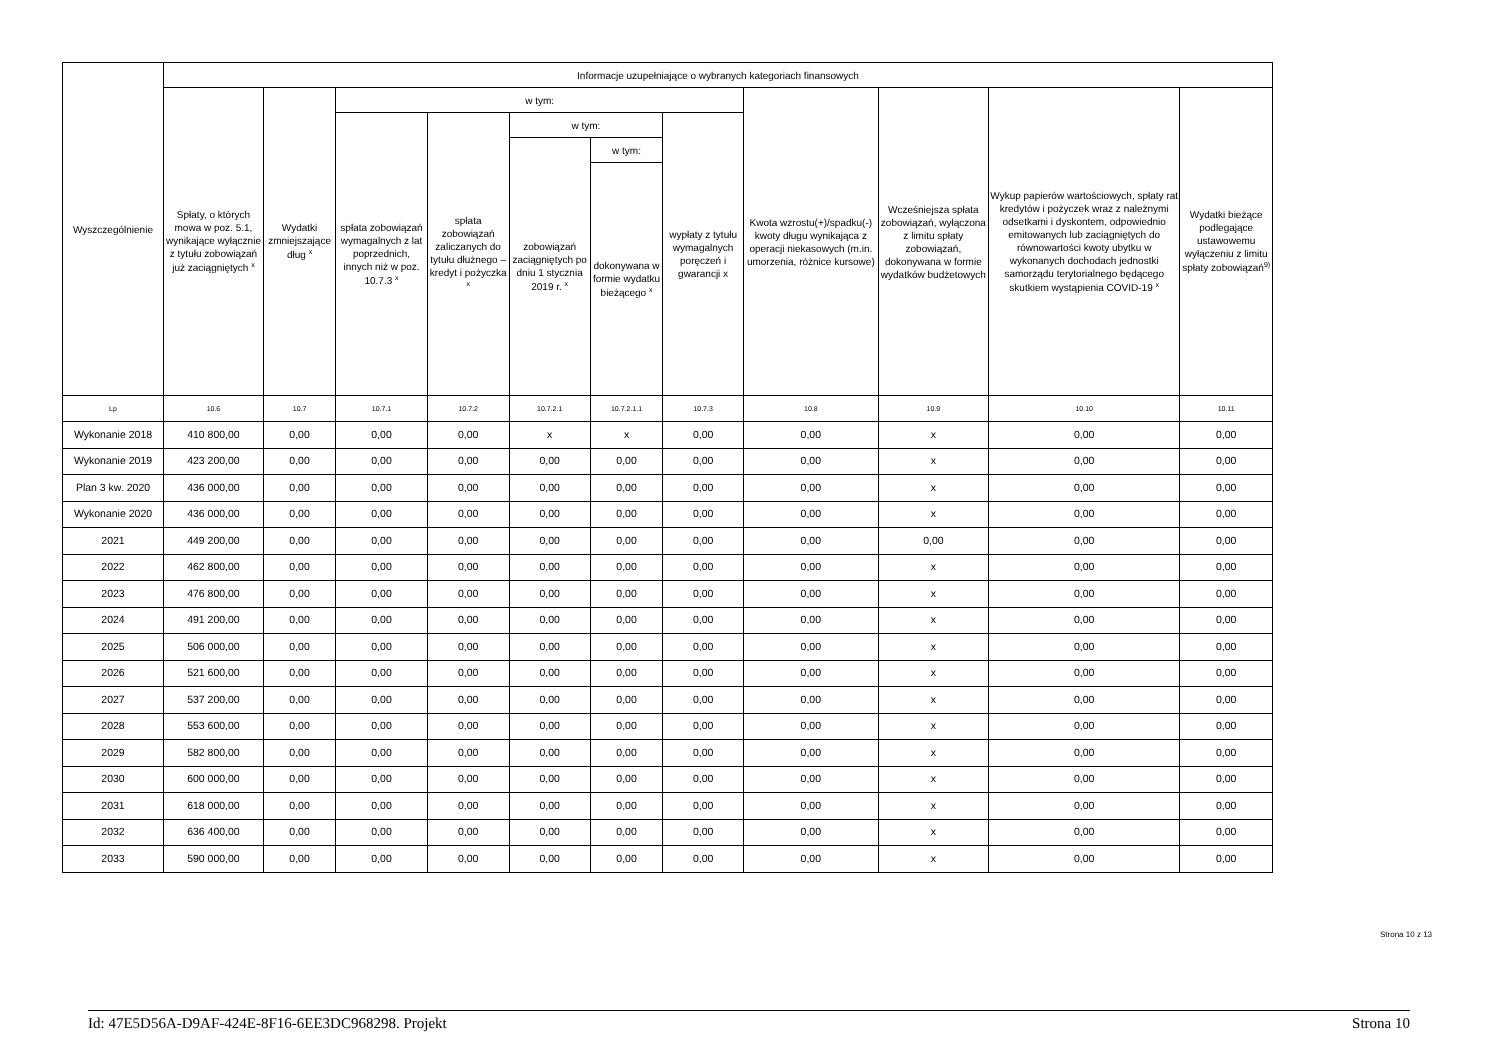| Wyszczególnienie | Informacje uzupełniające o wybranych kategoriach finansowych | | | | | | | | | | |
| --- | --- | --- | --- | --- | --- | --- | --- | --- | --- | --- | --- |
| | Spłaty, o których mowa w poz. 5.1, wynikające wyłącznie z tytułu zobowiązań już zaciągniętych <sup>x</sup> | Wydatki zmniejszające dług <sup>x</sup> | w tym: | | | | | Kwota wzrostu(+)/spadku(-) kwoty długu wynikająca z operacji niekasowych (m.in. umorzenia, różnice kursowe) | Wcześniejsza spłata zobowiązań, wyłączona z limitu spłaty zobowiązań, dokonywana w formie wydatków budżetowych | Wykup papierów wartościowych, spłaty rat kredytów i pożyczek wraz z należnymi odsetkami i dyskontem, odpowiednio emitowanych lub zaciągniętych do równowartości kwoty ubytku w wykonanych dochodach jednostki samorządu terytorialnego będącego skutkiem wystąpienia COVID-19 <sup>x</sup> | Wydatki bieżące podlegające ustawowemu wyłączeniu z limitu spłaty zobowiązań<sup>9)</sup> |
| | | | spłata zobowiązań wymagalnych z lat poprzednich, innych niż w poz. 10.7.3 <sup>x</sup> | spłata zobowiązań zaliczanych do tytułu dłużnego – kredyt i pożyczka <sup>x</sup> | w tym: | | wypłaty z tytułu wymagalnych poręczeń i gwarancji x | | | | |
| | | | | | zobowiązań zaciągniętych po dniu 1 stycznia 2019 r. <sup>x</sup> | w tym: | | | | | |
| | | | | | | dokonywana w formie wydatku bieżącego <sup>x</sup> | | | | | |
| Lp | 10.6 | 10.7 | 10.7.1 | 10.7.2 | 10.7.2.1 | 10.7.2.1.1 | 10.7.3 | 10.8 | 10.9 | 10.10 | 10.11 |
| Wykonanie 2018 | 410 800,00 | 0,00 | 0,00 | 0,00 | x | x | 0,00 | 0,00 | x | 0,00 | 0,00 |
| Wykonanie 2019 | 423 200,00 | 0,00 | 0,00 | 0,00 | 0,00 | 0,00 | 0,00 | 0,00 | x | 0,00 | 0,00 |
| Plan 3 kw. 2020 | 436 000,00 | 0,00 | 0,00 | 0,00 | 0,00 | 0,00 | 0,00 | 0,00 | x | 0,00 | 0,00 |
| Wykonanie 2020 | 436 000,00 | 0,00 | 0,00 | 0,00 | 0,00 | 0,00 | 0,00 | 0,00 | x | 0,00 | 0,00 |
| 2021 | 449 200,00 | 0,00 | 0,00 | 0,00 | 0,00 | 0,00 | 0,00 | 0,00 | 0,00 | 0,00 | 0,00 |
| 2022 | 462 800,00 | 0,00 | 0,00 | 0,00 | 0,00 | 0,00 | 0,00 | 0,00 | x | 0,00 | 0,00 |
| 2023 | 476 800,00 | 0,00 | 0,00 | 0,00 | 0,00 | 0,00 | 0,00 | 0,00 | x | 0,00 | 0,00 |
| 2024 | 491 200,00 | 0,00 | 0,00 | 0,00 | 0,00 | 0,00 | 0,00 | 0,00 | x | 0,00 | 0,00 |
| 2025 | 506 000,00 | 0,00 | 0,00 | 0,00 | 0,00 | 0,00 | 0,00 | 0,00 | x | 0,00 | 0,00 |
| 2026 | 521 600,00 | 0,00 | 0,00 | 0,00 | 0,00 | 0,00 | 0,00 | 0,00 | x | 0,00 | 0,00 |
| 2027 | 537 200,00 | 0,00 | 0,00 | 0,00 | 0,00 | 0,00 | 0,00 | 0,00 | x | 0,00 | 0,00 |
| 2028 | 553 600,00 | 0,00 | 0,00 | 0,00 | 0,00 | 0,00 | 0,00 | 0,00 | x | 0,00 | 0,00 |
| 2029 | 582 800,00 | 0,00 | 0,00 | 0,00 | 0,00 | 0,00 | 0,00 | 0,00 | x | 0,00 | 0,00 |
| 2030 | 600 000,00 | 0,00 | 0,00 | 0,00 | 0,00 | 0,00 | 0,00 | 0,00 | x | 0,00 | 0,00 |
| 2031 | 618 000,00 | 0,00 | 0,00 | 0,00 | 0,00 | 0,00 | 0,00 | 0,00 | x | 0,00 | 0,00 |
| 2032 | 636 400,00 | 0,00 | 0,00 | 0,00 | 0,00 | 0,00 | 0,00 | 0,00 | x | 0,00 | 0,00 |
| 2033 | 590 000,00 | 0,00 | 0,00 | 0,00 | 0,00 | 0,00 | 0,00 | 0,00 | x | 0,00 | 0,00 |
Strona 10 z 13
Id: 47E5D56A-D9AF-424E-8F16-6EE3DC968298. Projekt Strona 10